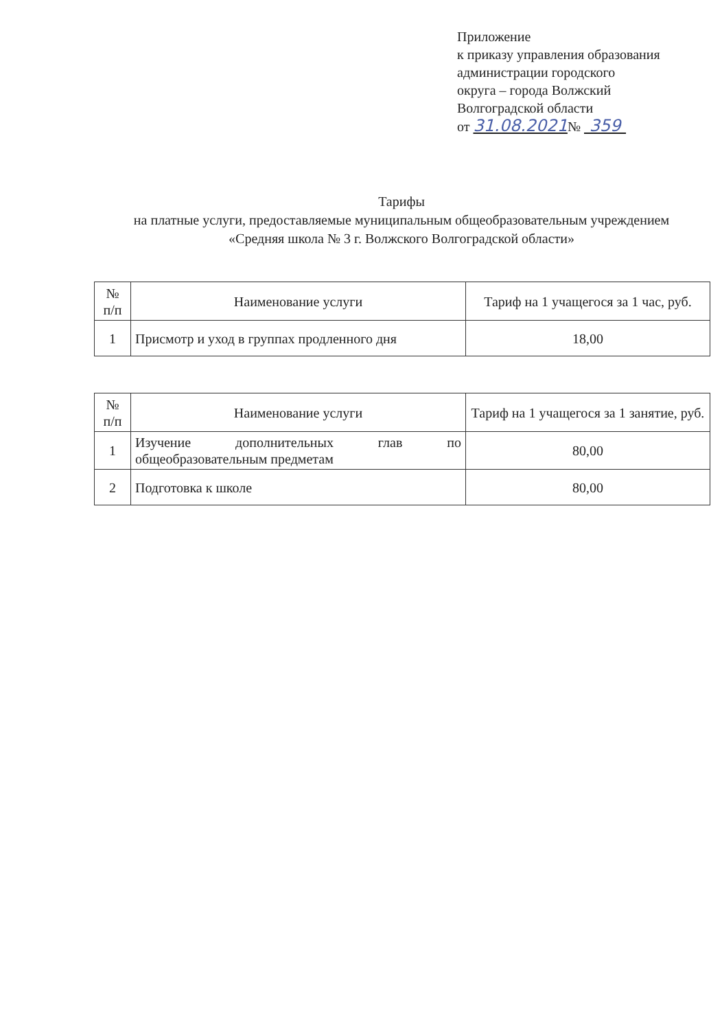Приложение
к приказу управления образования
администрации городского
округа – города Волжский
Волгоградской области
от 31.08.2021№ 359
Тарифы
на платные услуги, предоставляемые муниципальным общеобразовательным учреждением
«Средняя школа № 3 г. Волжского Волгоградской области»
| № п/п | Наименование услуги | Тариф на 1 учащегося за 1 час, руб. |
| --- | --- | --- |
| 1 | Присмотр и уход в группах продленного дня | 18,00 |
| № п/п | Наименование услуги | Тариф на 1 учащегося за 1 занятие, руб. |
| --- | --- | --- |
| 1 | Изучение дополнительных глав по общеобразовательным предметам | 80,00 |
| 2 | Подготовка к школе | 80,00 |